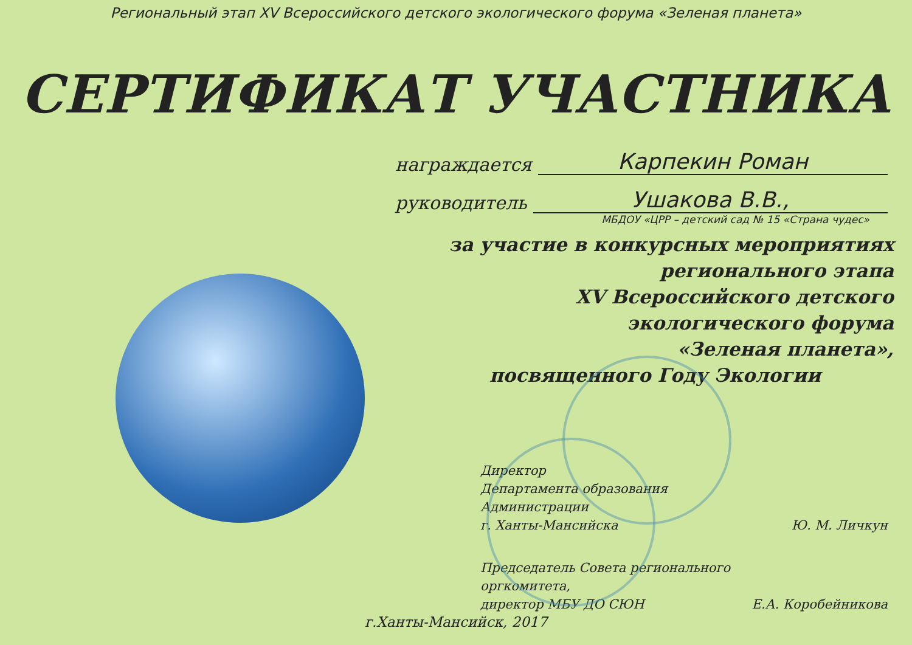Региональный этап XV Всероссийского детского экологического форума «Зеленая планета»
СЕРТИФИКАТ УЧАСТНИКА
награждается Карпекин Роман
руководитель Ушакова В.В.,
МБДОУ «ЦРР – детский сад № 15 «Страна чудес»
за участие в конкурсных мероприятиях
регионального этапа
XV Всероссийского детского
экологического форума
«Зеленая планета»,
посвященного Году Экологии
Директор
Департамента образования
Администрации
г. Ханты-Мансийска
Ю. М. Личкун
Председатель Совета регионального
оргкомитета,
директор МБУ ДО СЮН
Е.А. Коробейникова
г.Ханты-Мансийск, 2017